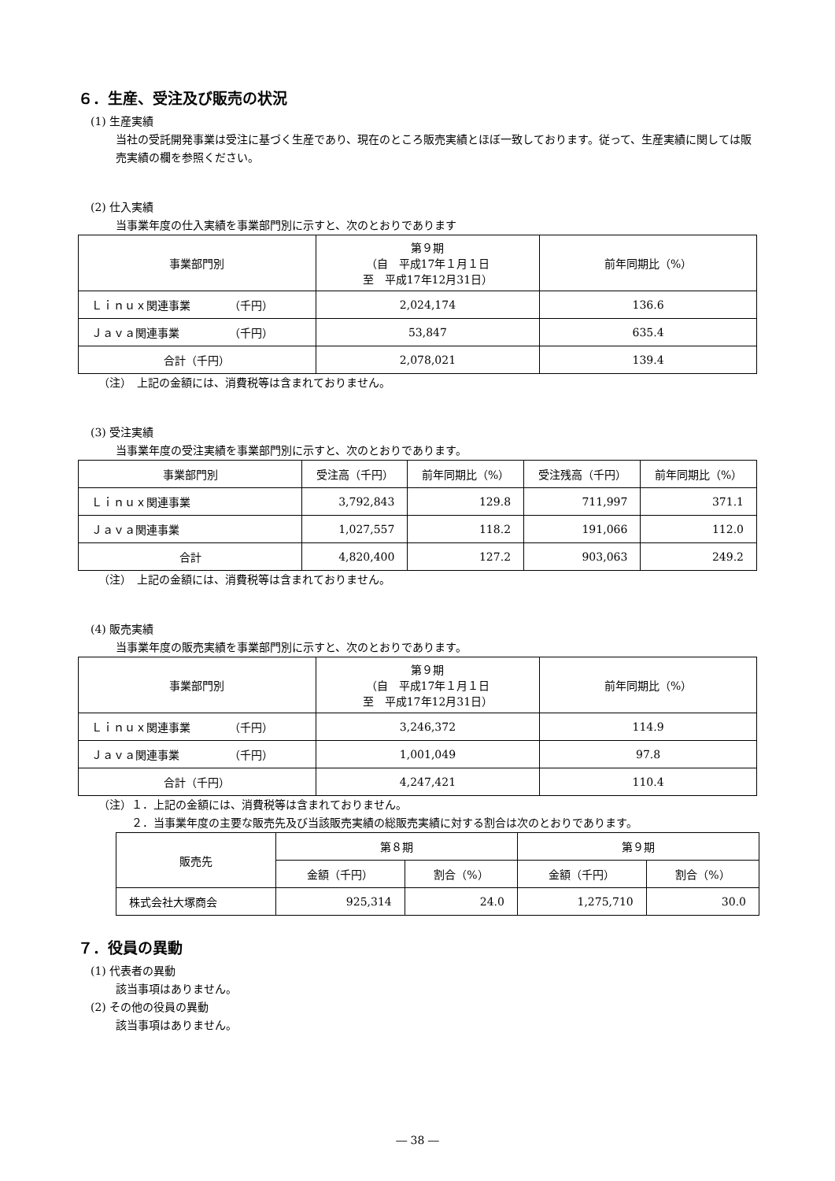６．生産、受注及び販売の状況
(1) 生産実績
当社の受託開発事業は受注に基づく生産であり、現在のところ販売実績とほぼ一致しております。従って、生産実績に関しては販売実績の欄を参照ください。
(2) 仕入実績
当事業年度の仕入実績を事業部門別に示すと、次のとおりであります
| 事業部門別 | 第９期 （自 平成17年１月１日 至 平成17年12月31日） | 前年同期比（%） |
| --- | --- | --- |
| Ｌｉｎｕｘ関連事業 （千円） | 2,024,174 | 136.6 |
| Ｊａｖａ関連事業 （千円） | 53,847 | 635.4 |
| 合計（千円） | 2,078,021 | 139.4 |
（注）　上記の金額には、消費税等は含まれておりません。
(3) 受注実績
当事業年度の受注実績を事業部門別に示すと、次のとおりであります。
| 事業部門別 | 受注高（千円） | 前年同期比（%） | 受注残高（千円） | 前年同期比（%） |
| --- | --- | --- | --- | --- |
| Ｌｉｎｕｘ関連事業 | 3,792,843 | 129.8 | 711,997 | 371.1 |
| Ｊａｖａ関連事業 | 1,027,557 | 118.2 | 191,066 | 112.0 |
| 合計 | 4,820,400 | 127.2 | 903,063 | 249.2 |
（注）　上記の金額には、消費税等は含まれておりません。
(4) 販売実績
当事業年度の販売実績を事業部門別に示すと、次のとおりであります。
| 事業部門別 | 第９期 （自 平成17年１月１日 至 平成17年12月31日） | 前年同期比（%） |
| --- | --- | --- |
| Ｌｉｎｕｘ関連事業 （千円） | 3,246,372 | 114.9 |
| Ｊａｖａ関連事業 （千円） | 1,001,049 | 97.8 |
| 合計（千円） | 4,247,421 | 110.4 |
（注）１．上記の金額には、消費税等は含まれておりません。
　　　２．当事業年度の主要な販売先及び当該販売実績の総販売実績に対する割合は次のとおりであります。
| 販売先 | 第８期 | | 第９期 | |
| --- | --- | --- | --- | --- |
| | 金額（千円） | 割合（%） | 金額（千円） | 割合（%） |
| 株式会社大塚商会 | 925,314 | 24.0 | 1,275,710 | 30.0 |
７．役員の異動
(1) 代表者の異動
該当事項はありません。
(2) その他の役員の異動
該当事項はありません。
― 38 ―